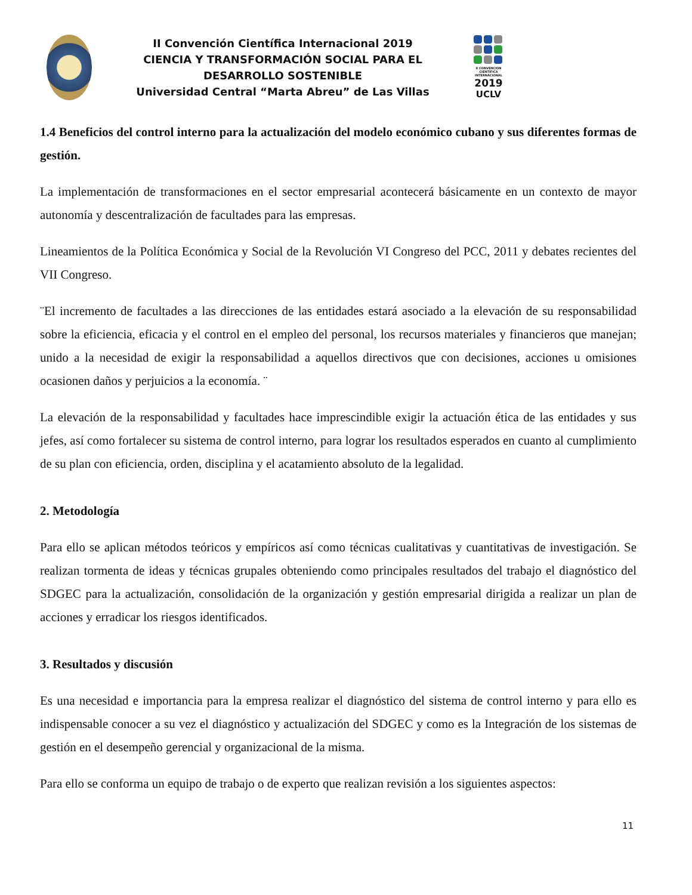II Convención Científica Internacional 2019
CIENCIA Y TRANSFORMACIÓN SOCIAL PARA EL DESARROLLO SOSTENIBLE
Universidad Central “Marta Abreu” de Las Villas
II CONVENCIÓN CIENTÍFICA INTERNACIONAL
2019
UCLV
1.4 Beneficios del control interno para la actualización del modelo económico cubano y sus diferentes formas de gestión.
La implementación de transformaciones en el sector empresarial acontecerá básicamente en un contexto de mayor autonomía y descentralización de facultades para las empresas.
Lineamientos de la Política Económica y Social de la Revolución VI Congreso del PCC, 2011 y debates recientes del VII Congreso.
¨El incremento de facultades a las direcciones de las entidades estará asociado a la elevación de su responsabilidad sobre la eficiencia, eficacia y el control en el empleo del personal, los recursos materiales y financieros que manejan; unido a la necesidad de exigir la responsabilidad a aquellos directivos que con decisiones, acciones u omisiones ocasionen daños y perjuicios a la economía. ¨
La elevación de la responsabilidad y facultades hace imprescindible exigir la actuación ética de las entidades y sus jefes, así como fortalecer su sistema de control interno, para lograr los resultados esperados en cuanto al cumplimiento de su plan con eficiencia, orden, disciplina y el acatamiento absoluto de la legalidad.
2. Metodología
Para ello se aplican métodos teóricos y empíricos así como técnicas cualitativas y cuantitativas de investigación. Se realizan tormenta de ideas y técnicas grupales obteniendo como principales resultados del trabajo el diagnóstico del SDGEC para la actualización, consolidación de la organización y gestión empresarial dirigida a realizar un plan de acciones y erradicar los riesgos identificados.
3. Resultados y discusión
Es una necesidad e importancia para la empresa realizar el diagnóstico del sistema de control interno y para ello es indispensable conocer a su vez el diagnóstico y actualización del SDGEC y como es la Integración de los sistemas de gestión en el desempeño gerencial y organizacional de la misma.
Para ello se conforma un equipo de trabajo o de experto que realizan revisión a los siguientes aspectos:
11